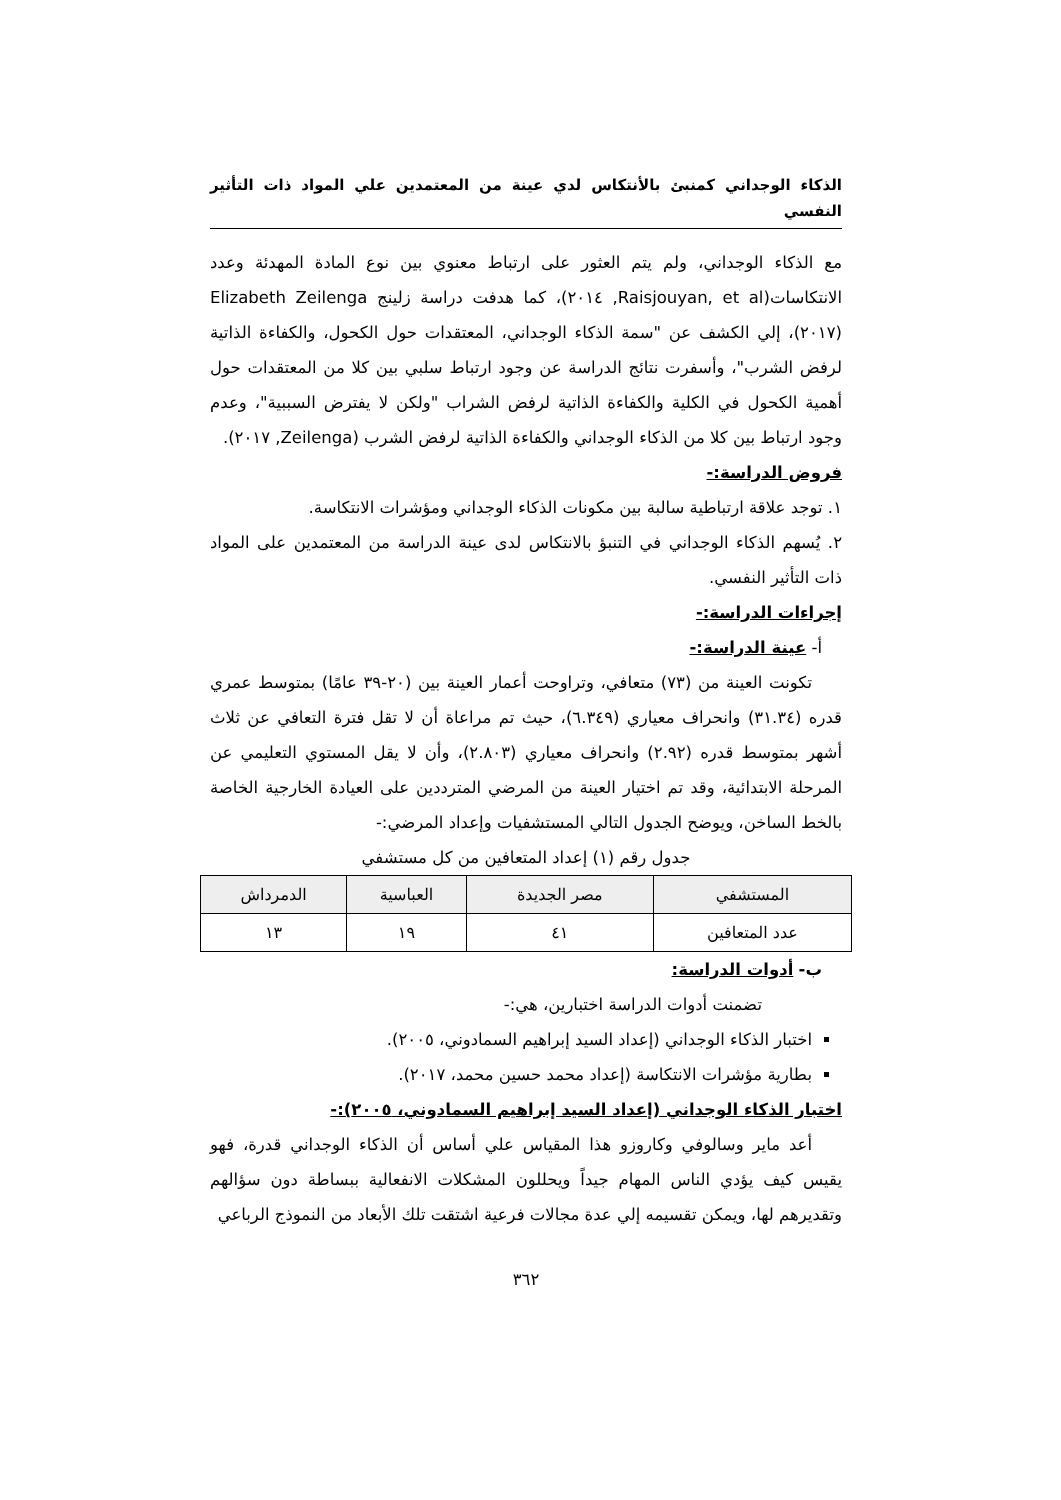الذكاء الوجداني كمنبئ بالأنتكاس لدي عينة من المعتمدين علي المواد ذات التأثير النفسي
مع الذكاء الوجداني، ولم يتم العثور على ارتباط معنوي بين نوع المادة المهدئة وعدد الانتكاسات(Raisjouyan, et al, ٢٠١٤)، كما هدفت دراسة زلينج Elizabeth Zeilenga (٢٠١٧)، إلي الكشف عن "سمة الذكاء الوجداني، المعتقدات حول الكحول، والكفاءة الذاتية لرفض الشرب"، وأسفرت نتائج الدراسة عن وجود ارتباط سلبي بين كلا من المعتقدات حول أهمية الكحول في الكلية والكفاءة الذاتية لرفض الشراب "ولكن لا يفترض السببية"، وعدم وجود ارتباط بين كلا من الذكاء الوجداني والكفاءة الذاتية لرفض الشرب (Zeilenga, ٢٠١٧).
فروض الدراسة:-
١. توجد علاقة ارتباطية سالبة بين مكونات الذكاء الوجداني ومؤشرات الانتكاسة.
٢. يُسهم الذكاء الوجداني في التنبؤ بالانتكاس لدى عينة الدراسة من المعتمدين على المواد ذات التأثير النفسي.
إجراءات الدراسة:-
أ- عينة الدراسة:-
تكونت العينة من (٧٣) متعافي، وتراوحت أعمار العينة بين (٢٠-٣٩ عامًا) بمتوسط عمري قدره (٣١.٣٤) وانحراف معياري (٦.٣٤٩)، حيث تم مراعاة أن لا تقل فترة التعافي عن ثلاث أشهر بمتوسط قدره (٢.٩٢) وانحراف معياري (٢.٨٠٣)، وأن لا يقل المستوي التعليمي عن المرحلة الابتدائية، وقد تم اختيار العينة من المرضي المترددين على العيادة الخارجية الخاصة بالخط الساخن، ويوضح الجدول التالي المستشفيات وإعداد المرضي:-
جدول رقم (١) إعداد المتعافين من كل مستشفي
| المستشفي | مصر الجديدة | العباسية | الدمرداش |
| عدد المتعافين | ٤١ | ١٩ | ١٣ |
ب- أدوات الدراسة:
تضمنت أدوات الدراسة اختبارين، هي:-
اختبار الذكاء الوجداني (إعداد السيد إبراهيم السمادوني، ٢٠٠٥).
بطارية مؤشرات الانتكاسة (إعداد محمد حسين محمد، ٢٠١٧).
اختبار الذكاء الوجداني (إعداد السيد إبراهيم السمادوني، ٢٠٠٥):-
أعد ماير وسالوفي وكاروزو هذا المقياس علي أساس أن الذكاء الوجداني قدرة، فهو يقيس كيف يؤدي الناس المهام جيداً ويحللون المشكلات الانفعالية ببساطة دون سؤالهم وتقديرهم لها، ويمكن تقسيمه إلي عدة مجالات فرعية اشتقت تلك الأبعاد من النموذج الرباعي
٣٦٢